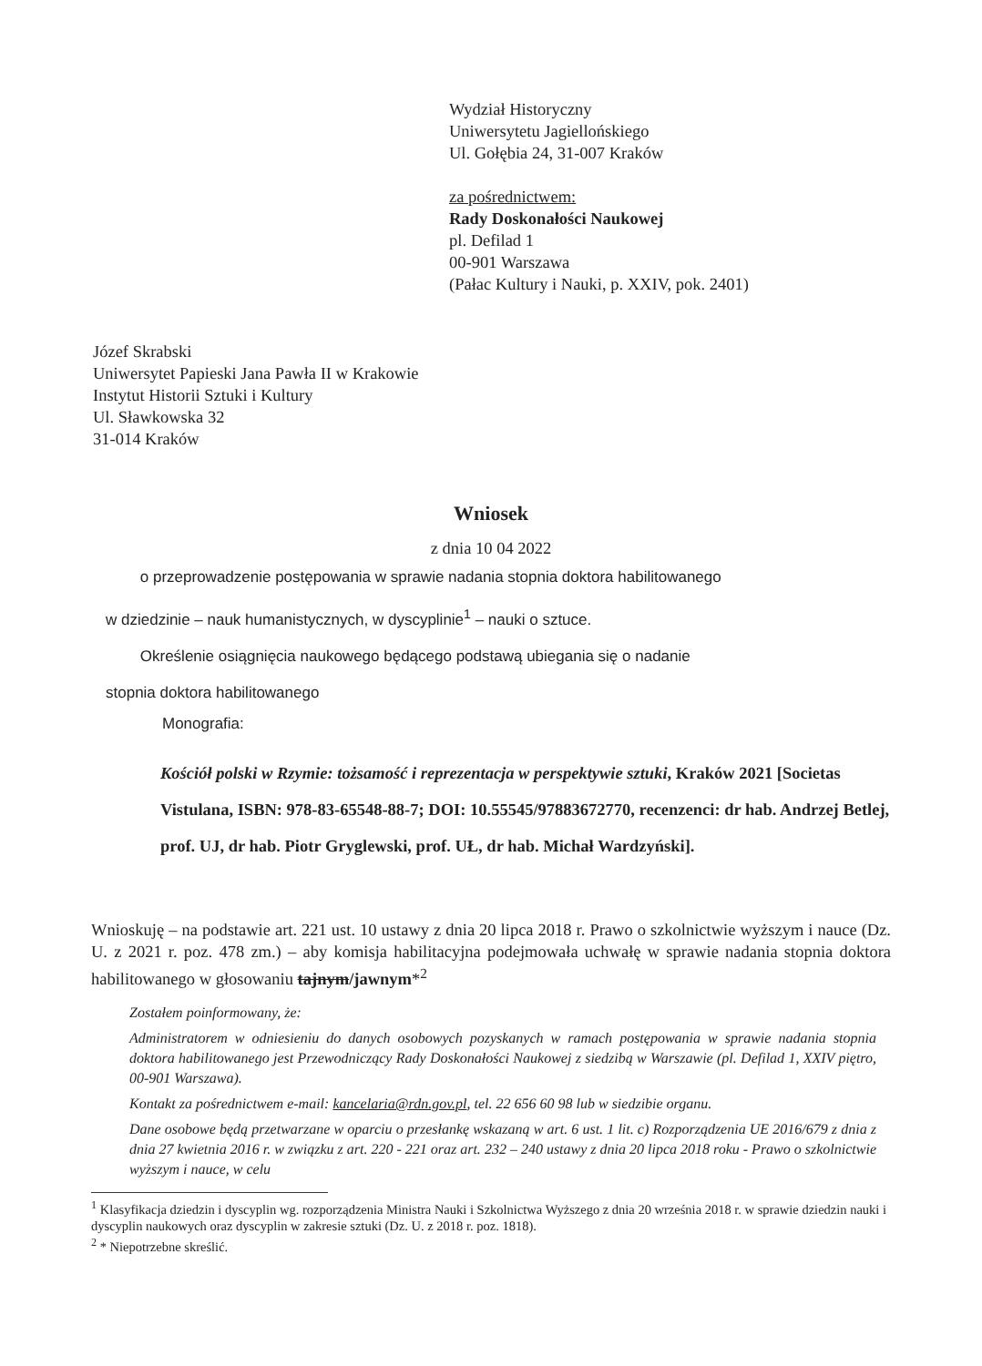Wydział Historyczny
Uniwersytetu Jagiellońskiego
Ul. Gołębia 24, 31-007 Kraków
za pośrednictwem:
Rady Doskonałości Naukowej
pl. Defilad 1
00-901 Warszawa
(Pałac Kultury i Nauki, p. XXIV, pok. 2401)
Józef Skrabski
Uniwersytet Papieski Jana Pawła II w Krakowie
Instytut Historii Sztuki i Kultury
Ul. Sławkowska 32
31-014 Kraków
Wniosek
z dnia 10 04 2022
o przeprowadzenie postępowania w sprawie nadania stopnia doktora habilitowanego
w dziedzinie – nauk humanistycznych, w dyscyplinie<sup>1</sup> – nauki o sztuce.
Określenie osiągnięcia naukowego będącego podstawą ubiegania się o nadanie
stopnia doktora habilitowanego
Monografia:
Kościół polski w Rzymie: tożsamość i reprezentacja w perspektywie sztuki, Kraków 2021 [Societas Vistulana, ISBN: 978-83-65548-88-7; DOI: 10.55545/97883672770, recenzenci: dr hab. Andrzej Betlej, prof. UJ, dr hab. Piotr Gryglewski, prof. UŁ, dr hab. Michał Wardzyński].
Wnioskuję – na podstawie art. 221 ust. 10 ustawy z dnia 20 lipca 2018 r. Prawo o szkolnictwie wyższym i nauce (Dz. U. z 2021 r. poz. 478 zm.) – aby komisja habilitacyjna podejmowała uchwałę w sprawie nadania stopnia doktora habilitowanego w głosowaniu tajnym/jawnym*<sup>2</sup>
Zostałem poinformowany, że:
Administratorem w odniesieniu do danych osobowych pozyskanych w ramach postępowania w sprawie nadania stopnia doktora habilitowanego jest Przewodniczący Rady Doskonałości Naukowej z siedzibą w Warszawie (pl. Defilad 1, XXIV piętro, 00-901 Warszawa).
Kontakt za pośrednictwem e-mail: kancelaria@rdn.gov.pl, tel. 22 656 60 98 lub w siedzibie organu.
Dane osobowe będą przetwarzane w oparciu o przesłankę wskazaną w art. 6 ust. 1 lit. c) Rozporządzenia UE 2016/679 z dnia z dnia 27 kwietnia 2016 r. w związku z art. 220 - 221 oraz art. 232 – 240 ustawy z dnia 20 lipca 2018 roku - Prawo o szkolnictwie wyższym i nauce, w celu
<sup>1</sup> Klasyfikacja dziedzin i dyscyplin wg. rozporządzenia Ministra Nauki i Szkolnictwa Wyższego z dnia 20 września 2018 r. w sprawie dziedzin nauki i dyscyplin naukowych oraz dyscyplin w zakresie sztuki (Dz. U. z 2018 r. poz. 1818).
<sup>2</sup> * Niepotrzebne skreślić.